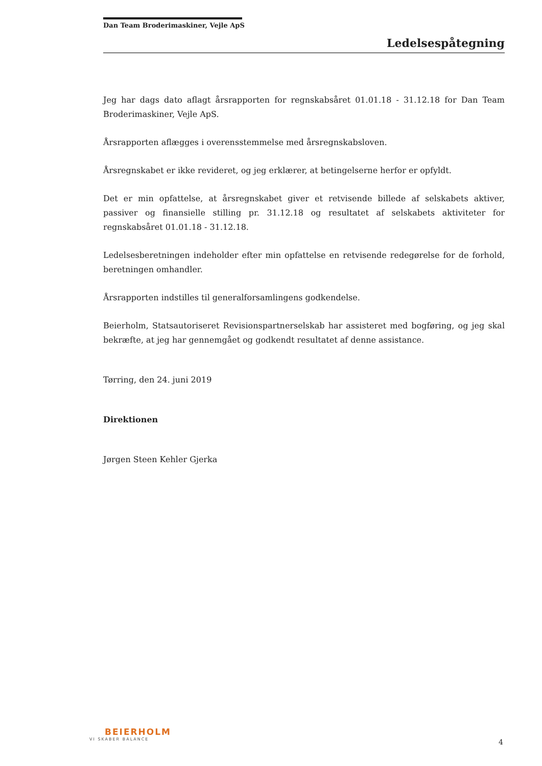Dan Team Broderimaskiner, Vejle ApS
Ledelsespåtegning
Jeg har dags dato aflagt årsrapporten for regnskabsåret 01.01.18 - 31.12.18 for Dan Team Broderimaskiner, Vejle ApS.
Årsrapporten aflægges i overensstemmelse med årsregnskabsloven.
Årsregnskabet er ikke revideret, og jeg erklærer, at betingelserne herfor er opfyldt.
Det er min opfattelse, at årsregnskabet giver et retvisende billede af selskabets aktiver, passiver og finansielle stilling pr. 31.12.18 og resultatet af selskabets aktiviteter for regnskabsåret 01.01.18 - 31.12.18.
Ledelsesberetningen indeholder efter min opfattelse en retvisende redegørelse for de forhold, beretningen omhandler.
Årsrapporten indstilles til generalforsamlingens godkendelse.
Beierholm, Statsautoriseret Revisionspartnerselskab har assisteret med bogføring, og jeg skal bekræfte, at jeg har gennemgået og godkendt resultatet af denne assistance.
Tørring, den 24. juni 2019
Direktionen
Jørgen Steen Kehler Gjerka
BEIERHOLM
VI SKABER BALANCE
4